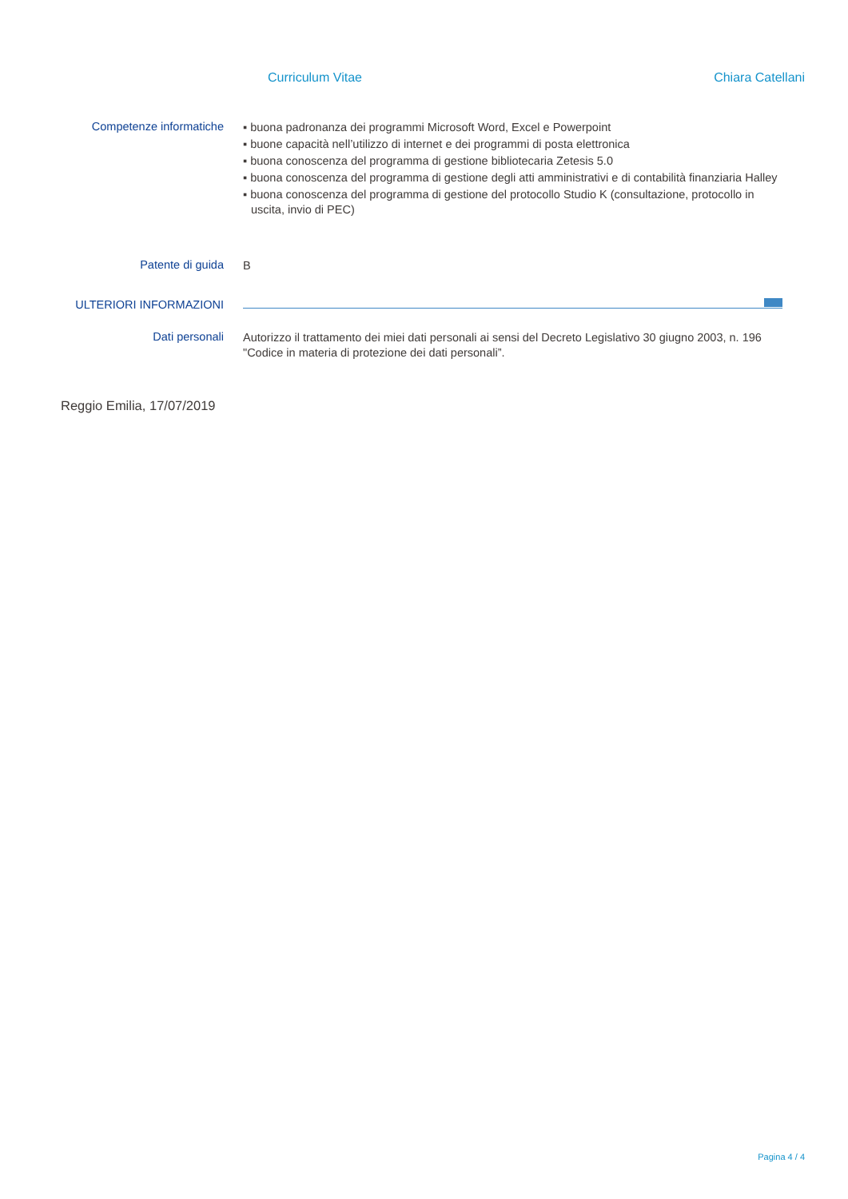Curriculum Vitae Chiara Catellani
Competenze informatiche
▪ buona padronanza dei programmi Microsoft Word, Excel e Powerpoint
▪ buone capacità nell’utilizzo di internet e dei programmi di posta elettronica
▪ buona conoscenza del programma di gestione bibliotecaria Zetesis 5.0
▪ buona conoscenza del programma di gestione degli atti amministrativi e di contabilità finanziaria Halley
▪ buona conoscenza del programma di gestione del protocollo Studio K (consultazione, protocollo in uscita, invio di PEC)
Patente di guida
B
ULTERIORI INFORMAZIONI
Dati personali
Autorizzo il trattamento dei miei dati personali ai sensi del Decreto Legislativo 30 giugno 2003, n. 196 "Codice in materia di protezione dei dati personali”.
Reggio Emilia, 17/07/2019
Pagina 4 / 4